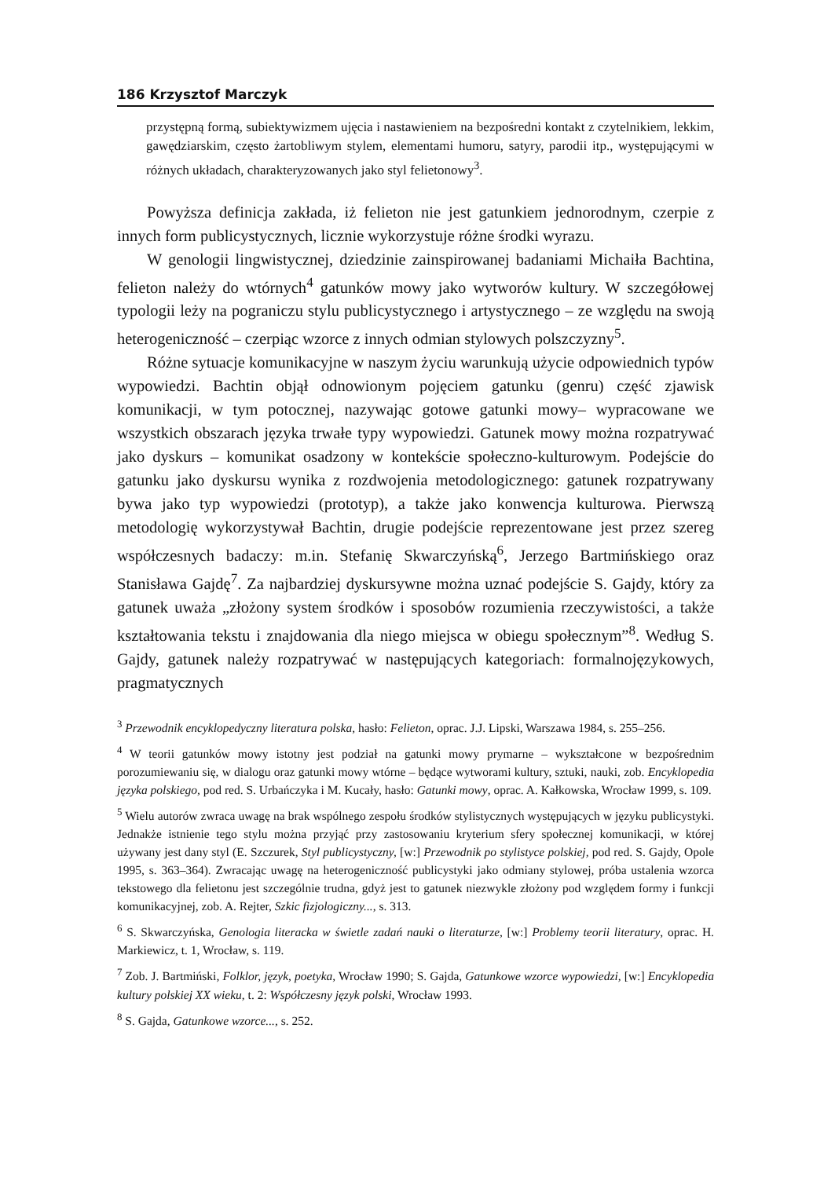186 Krzysztof Marczyk
przystępną formą, subiektywizmem ujęcia i nastawieniem na bezpośredni kontakt z czytelnikiem, lekkim, gawędziarskim, często żartobliwym stylem, elementami humoru, satyry, parodii itp., występującymi w różnych układach, charakteryzowanych jako styl felietonowy<sup>3</sup>.
Powyższa definicja zakłada, iż felieton nie jest gatunkiem jednorodnym, czerpie z innych form publicystycznych, licznie wykorzystuje różne środki wyrazu.
W genologii lingwistycznej, dziedzinie zainspirowanej badaniami Michaiła Bachtina, felieton należy do wtórnych<sup>4</sup> gatunków mowy jako wytworów kultury. W szczegółowej typologii leży na pograniczu stylu publicystycznego i artystycznego – ze względu na swoją heterogeniczność – czerpiąc wzorce z innych odmian stylowych polszczyzny<sup>5</sup>.
Różne sytuacje komunikacyjne w naszym życiu warunkują użycie odpowiednich typów wypowiedzi. Bachtin objął odnowionym pojęciem gatunku (genru) część zjawisk komunikacji, w tym potocznej, nazywając gotowe gatunki mowy– wypracowane we wszystkich obszarach języka trwałe typy wypowiedzi. Gatunek mowy można rozpatrywać jako dyskurs – komunikat osadzony w kontekście społeczno-kulturowym. Podejście do gatunku jako dyskursu wynika z rozdwojenia metodologicznego: gatunek rozpatrywany bywa jako typ wypowiedzi (prototyp), a także jako konwencja kulturowa. Pierwszą metodologię wykorzystywał Bachtin, drugie podejście reprezentowane jest przez szereg współczesnych badaczy: m.in. Stefanię Skwarczyńską<sup>6</sup>, Jerzego Bartmińskiego oraz Stanisława Gajdę<sup>7</sup>. Za najbardziej dyskursywne można uznać podejście S. Gajdy, który za gatunek uważa „złożony system środków i sposobów rozumienia rzeczywistości, a także kształtowania tekstu i znajdowania dla niego miejsca w obiegu społecznym”<sup>8</sup>. Według S. Gajdy, gatunek należy rozpatrywać w następujących kategoriach: formalnojęzykowych, pragmatycznych
<sup>3</sup> Przewodnik encyklopedyczny literatura polska, hasło: Felieton, oprac. J.J. Lipski, Warszawa 1984, s. 255–256.
<sup>4</sup> W teorii gatunków mowy istotny jest podział na gatunki mowy prymarne – wykształcone w bezpośrednim porozumiewaniu się, w dialogu oraz gatunki mowy wtórne – będące wytworami kultury, sztuki, nauki, zob. Encyklopedia języka polskiego, pod red. S. Urbańczyka i M. Kucały, hasło: Gatunki mowy, oprac. A. Kałkowska, Wrocław 1999, s. 109.
<sup>5</sup> Wielu autorów zwraca uwagę na brak wspólnego zespołu środków stylistycznych występujących w języku publicystyki. Jednakże istnienie tego stylu można przyjąć przy zastosowaniu kryterium sfery społecznej komunikacji, w której używany jest dany styl (E. Szczurek, Styl publicystyczny, [w:] Przewodnik po stylistyce polskiej, pod red. S. Gajdy, Opole 1995, s. 363–364). Zwracając uwagę na heterogeniczność publicystyki jako odmiany stylowej, próba ustalenia wzorca tekstowego dla felietonu jest szczególnie trudna, gdyż jest to gatunek niezwykle złożony pod względem formy i funkcji komunikacyjnej, zob. A. Rejter, Szkic fizjologiczny..., s. 313.
<sup>6</sup> S. Skwarczyńska, Genologia literacka w świetle zadań nauki o literaturze, [w:] Problemy teorii literatury, oprac. H. Markiewicz, t. 1, Wrocław, s. 119.
<sup>7</sup> Zob. J. Bartmiński, Folklor, język, poetyka, Wrocław 1990; S. Gajda, Gatunkowe wzorce wypowiedzi, [w:] Encyklopedia kultury polskiej XX wieku, t. 2: Współczesny język polski, Wrocław 1993.
<sup>8</sup> S. Gajda, Gatunkowe wzorce..., s. 252.